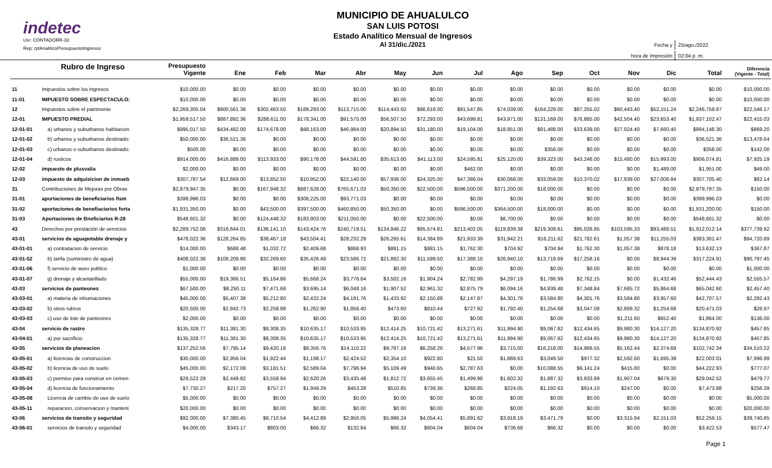indetec
Usr: CONTADORR-33
Rep: rptAnaliticoPresupuestoIngresos
MUNICIPIO DE AHUALULCO
SAN LUIS POTOSI
Estado Analítico Mensual de Ingresos
Al 31/dic./2021
| Fecha y | 25/ago./2022 |
| hora de Impresión | 02:04 p. m. |
| | Rubro de Ingreso | Presupuesto Vigente | Ene | Feb | Mar | Abr | May | Jun | Jul | Ago | Sep | Oct | Nov | Dic | Total | Diferencia (Vigente - Total) |
| --- | --- | --- | --- | --- | --- | --- | --- | --- | --- | --- | --- | --- | --- | --- | --- | --- |
| 11 | Impuestos sobre los ingresos | $10,000.00 | $0.00 | $0.00 | $0.00 | $0.00 | $0.00 | $0.00 | $0.00 | $0.00 | $0.00 | $0.00 | $0.00 | $0.00 | $0.00 | $10,000.00 |
| 11-01 | IMPUESTO SOBRE ESPECTACULO: | $10,000.00 | $0.00 | $0.00 | $0.00 | $0.00 | $0.00 | $0.00 | $0.00 | $0.00 | $0.00 | $0.00 | $0.00 | $0.00 | $0.00 | $10,000.00 |
| 12 | Impuestos sobre el patrimonio | $2,269,305.04 | $900,561.36 | $302,463.50 | $189,293.00 | $113,715.00 | $114,443.50 | $96,618.00 | $91,547.85 | $74,039.00 | $164,228.00 | $87,255.02 | $60,443.40 | $52,151.24 | $2,246,758.87 | $22,546.17 |
| 12-01 | IMPUESTO PREDIAL | $1,959,517.50 | $887,892.36 | $288,611.00 | $178,341.00 | $91,575.00 | $56,507.50 | $72,293.00 | $43,699.81 | $43,971.00 | $131,169.00 | $76,885.00 | $42,504.40 | $23,653.40 | $1,937,102.47 | $22,415.03 |
| 12-01-01 | a) urbanos y suburbanos habitacion | $995,017.50 | $434,482.00 | $174,678.00 | $88,163.00 | $46,984.00 | $20,894.50 | $31,180.00 | $19,104.00 | $18,851.00 | $91,488.00 | $33,639.00 | $27,024.40 | $7,660.40 | $994,148.30 | $869.20 |
| 12-01-02 | b) urbanos y suburbanos destinado: | $50,000.00 | $36,521.36 | $0.00 | $0.00 | $0.00 | $0.00 | $0.00 | $0.00 | $0.00 | $0.00 | $0.00 | $0.00 | $0.00 | $36,521.36 | $13,478.64 |
| 12-01-03 | c) urbanos o suburbanos destinado: | $500.00 | $0.00 | $0.00 | $0.00 | $0.00 | $0.00 | $0.00 | $0.00 | $0.00 | $358.00 | $0.00 | $0.00 | $0.00 | $358.00 | $142.00 |
| 12-01-04 | d) rusticos | $914,000.00 | $416,889.00 | $113,933.00 | $90,178.00 | $44,591.00 | $35,613.00 | $41,113.00 | $24,595.81 | $25,120.00 | $39,323.00 | $43,246.00 | $15,480.00 | $15,993.00 | $906,074.81 | $7,925.19 |
| 12-02 | impuesto de plusvalia | $2,000.00 | $0.00 | $0.00 | $0.00 | $0.00 | $0.00 | $0.00 | $462.00 | $0.00 | $0.00 | $0.00 | $0.00 | $1,489.00 | $1,951.00 | $49.00 |
| 12-03 | impuesto de adquisicion de inmueb | $307,787.54 | $12,669.00 | $13,852.50 | $10,952.00 | $22,140.00 | $57,936.00 | $24,325.00 | $47,386.04 | $30,068.00 | $33,059.00 | $10,370.02 | $17,939.00 | $27,008.84 | $307,705.40 | $82.14 |
| 31 | Contribuciones de Mejoras por Obras | $2,879,947.35 | $0.00 | $167,948.32 | $887,628.00 | $765,671.03 | $50,350.00 | $22,500.00 | $596,500.00 | $371,200.00 | $18,000.00 | $0.00 | $0.00 | $0.00 | $2,879,797.35 | $150.00 |
| 31-01 | aportaciones de beneficiarios fism | $399,996.03 | $0.00 | $0.00 | $306,225.00 | $93,771.03 | $0.00 | $0.00 | $0.00 | $0.00 | $0.00 | $0.00 | $0.00 | $0.00 | $399,996.03 | $0.00 |
| 31-02 | aportaciones de benefiaciarios forta | $1,931,350.00 | $0.00 | $43,500.00 | $397,500.00 | $460,850.00 | $50,350.00 | $0.00 | $596,500.00 | $364,500.00 | $18,000.00 | $0.00 | $0.00 | $0.00 | $1,931,200.00 | $150.00 |
| 31-03 | Aportaciones de Bneficiarios R-28 | $548,601.32 | $0.00 | $124,448.32 | $183,903.00 | $211,050.00 | $0.00 | $22,500.00 | $0.00 | $6,700.00 | $0.00 | $0.00 | $0.00 | $0.00 | $548,601.32 | $0.00 |
| 43 | Derechos por prestación de servicios | $2,289,752.06 | $316,644.01 | $136,141.10 | $143,424.76 | $240,719.51 | $134,846.22 | $95,574.81 | $213,402.05 | $119,839.38 | $219,309.61 | $95,026.85 | $103,595.33 | $93,488.51 | $1,912,012.14 | $377,739.92 |
| 43-01 | servicios de aguapotable drenaje y | $478,022.36 | $128,264.85 | $38,467.18 | $43,504.41 | $28,232.29 | $26,265.61 | $14,384.89 | $21,933.39 | $31,942.21 | $16,211.62 | $21,782.61 | $1,057.38 | $11,255.03 | $383,301.47 | $94,720.89 |
| 43-01-01 | a) contratacion de servicio | $14,000.00 | $688.48 | $1,032.72 | $2,409.68 | $868.93 | $881.15 | $881.15 | $1,762.30 | $704.92 | $704.94 | $1,762.30 | $1,057.38 | $878.18 | $13,632.13 | $367.87 |
| 43-01-02 | b) tarifa (suministro de agua) | $408,022.36 | $108,209.86 | $32,269.60 | $35,426.49 | $23,586.72 | $21,882.30 | $11,599.50 | $17,388.10 | $26,940.10 | $13,719.69 | $17,258.16 | $0.00 | $8,944.39 | $317,224.91 | $90,797.45 |
| 43-01-06 | f) servicio de aseo publico | $1,000.00 | $0.00 | $0.00 | $0.00 | $0.00 | $0.00 | $0.00 | $0.00 | $0.00 | $0.00 | $0.00 | $0.00 | $0.00 | $0.00 | $1,000.00 |
| 43-01-07 | g) drenaje y alcantarillado | $55,000.00 | $19,366.51 | $5,164.86 | $5,668.24 | $3,776.64 | $3,502.16 | $1,904.24 | $2,782.99 | $4,297.19 | $1,786.99 | $2,762.15 | $0.00 | $1,432.46 | $52,444.43 | $2,555.57 |
| 43-03 | servicios de panteones | $67,500.00 | $8,250.11 | $7,471.68 | $3,695.14 | $6,048.16 | $1,907.52 | $2,961.32 | $2,875.79 | $6,094.16 | $4,839.48 | $7,348.84 | $7,685.72 | $5,864.68 | $65,042.60 | $2,457.40 |
| 43-03-01 | a) materia de inhumaciones | $45,000.00 | $5,407.38 | $5,212.80 | $2,432.24 | $4,191.76 | $1,433.92 | $2,150.88 | $2,147.87 | $4,301.76 | $3,584.80 | $4,301.76 | $3,584.80 | $3,957.60 | $42,707.57 | $2,292.43 |
| 43-03-02 | b) otros rubros | $20,500.00 | $2,842.73 | $2,258.88 | $1,262.90 | $1,856.40 | $473.60 | $810.44 | $727.92 | $1,792.40 | $1,254.68 | $3,047.08 | $2,889.32 | $1,254.68 | $20,471.03 | $28.97 |
| 43-03-03 | c) uso de lote de panteones | $2,000.00 | $0.00 | $0.00 | $0.00 | $0.00 | $0.00 | $0.00 | $0.00 | $0.00 | $0.00 | $0.00 | $1,211.60 | $652.40 | $1,864.00 | $136.00 |
| 43-04 | servicio de rastro | $135,328.77 | $11,381.30 | $8,308.35 | $10,635.17 | $10,533.95 | $12,414.25 | $10,721.42 | $13,271.61 | $11,994.90 | $9,067.82 | $12,434.65 | $9,980.30 | $14,127.20 | $134,870.92 | $457.85 |
| 43-04-01 | a) por sacrificio | $135,328.77 | $11,381.30 | $8,308.35 | $10,635.17 | $10,533.95 | $12,414.25 | $10,721.42 | $13,271.61 | $11,994.90 | $9,067.82 | $12,434.65 | $9,980.30 | $14,127.20 | $134,870.92 | $457.85 |
| 43-05 | servicios de planeacion | $137,252.56 | $7,795.14 | $9,420.16 | $8,356.76 | $14,110.22 | $9,787.16 | $6,258.26 | $4,577.96 | $3,715.00 | $16,218.00 | $14,966.55 | $5,162.44 | $2,374.69 | $102,742.34 | $34,510.22 |
| 43-05-01 | a) licencias de construccion | $30,000.00 | $2,956.04 | $1,922.44 | $1,198.17 | $2,424.52 | $2,354.10 | $922.80 | $21.50 | $1,888.63 | $3,049.50 | $977.32 | $2,592.60 | $1,695.39 | $22,003.01 | $7,996.99 |
| 43-05-02 | b) licencia de uso de suelo | $45,000.00 | $2,172.08 | $3,181.51 | $2,589.04 | $7,796.94 | $5,109.49 | $940.65 | $2,787.63 | $0.00 | $10,088.55 | $9,141.24 | $415.80 | $0.00 | $44,222.93 | $777.07 |
| 43-05-03 | c) permiso para construir en cemen | $29,522.29 | $2,449.82 | $3,558.94 | $2,620.26 | $3,435.48 | $1,812.72 | $3,655.45 | $1,499.98 | $1,602.32 | $1,887.32 | $3,933.89 | $1,907.04 | $679.30 | $29,042.52 | $479.77 |
| 43-05-04 | d) licencia de funcionamiento | $7,730.27 | $217.20 | $757.27 | $1,949.29 | $453.28 | $510.85 | $739.36 | $268.85 | $224.05 | $1,192.63 | $914.10 | $247.00 | $0.00 | $7,473.88 | $256.39 |
| 43-05-08 | Licencia de cambio de uso de suelo | $5,000.00 | $0.00 | $0.00 | $0.00 | $0.00 | $0.00 | $0.00 | $0.00 | $0.00 | $0.00 | $0.00 | $0.00 | $0.00 | $0.00 | $5,000.00 |
| 43-05-11 | reparacion, conservacion y manteni | $20,000.00 | $0.00 | $0.00 | $0.00 | $0.00 | $0.00 | $0.00 | $0.00 | $0.00 | $0.00 | $0.00 | $0.00 | $0.00 | $0.00 | $20,000.00 |
| 43-06 | servicios de transito y seguridad | $92,000.00 | $7,380.45 | $8,710.54 | $4,412.89 | $2,956.05 | $5,996.24 | $4,054.41 | $5,891.62 | $3,918.19 | $3,471.79 | $0.00 | $3,315.94 | $2,151.03 | $52,259.15 | $39,740.85 |
| 43-06-01 | servicios de transito y seguridad | $4,000.00 | $343.17 | $803.00 | $66.32 | $132.64 | $66.32 | $604.04 | $604.04 | $736.68 | $66.32 | $0.00 | $0.00 | $0.00 | $3,422.53 | $577.47 |
Page 1